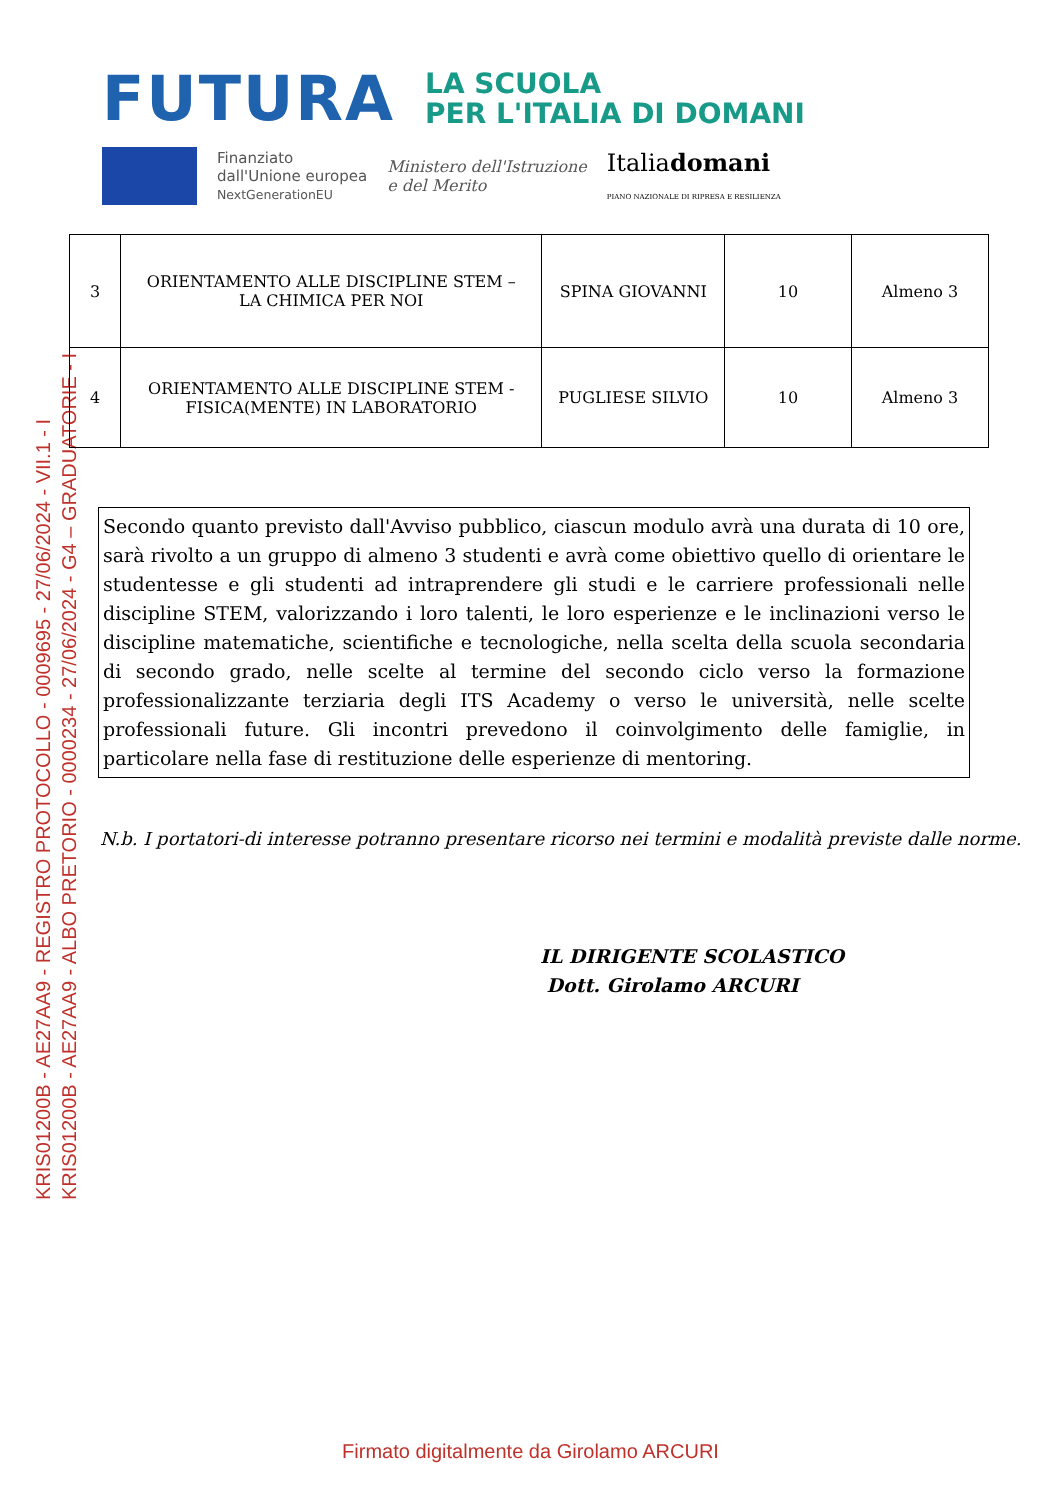FUTURA
LA SCUOLA
PER L'ITALIA DI DOMANI
Finanziato
dall'Unione europea
NextGenerationEU
Ministero dell'Istruzione
e del Merito
Italiadomani
PIANO NAZIONALE DI RIPRESA E RESILIENZA
KRIS01200B - AE27AA9 - REGISTRO PROTOCOLLO - 0009695 - 27/06/2024 - VII.1 - I
KRIS01200B - AE27AA9 - ALBO PRETORIO - 0000234 - 27/06/2024 - G4 – GRADUATORIE - I
| 3 | ORIENTAMENTO ALLE DISCIPLINE STEM – LA CHIMICA PER NOI | SPINA GIOVANNI | 10 | Almeno 3 |
| 4 | ORIENTAMENTO ALLE DISCIPLINE STEM - FISICA(MENTE) IN LABORATORIO | PUGLIESE SILVIO | 10 | Almeno 3 |
Secondo quanto previsto dall'Avviso pubblico, ciascun modulo avrà una durata di 10 ore, sarà rivolto a un gruppo di almeno 3 studenti e avrà come obiettivo quello di orientare le studentesse e gli studenti ad intraprendere gli studi e le carriere professionali nelle discipline STEM, valorizzando i loro talenti, le loro esperienze e le inclinazioni verso le discipline matematiche, scientifiche e tecnologiche, nella scelta della scuola secondaria di secondo grado, nelle scelte al termine del secondo ciclo verso la formazione professionalizzante terziaria degli ITS Academy o verso le università, nelle scelte professionali future. Gli incontri prevedono il coinvolgimento delle famiglie, in particolare nella fase di restituzione delle esperienze di mentoring.
N.b. I portatori-di interesse potranno presentare ricorso nei termini e modalità previste dalle norme.
IL DIRIGENTE SCOLASTICO
Dott. Girolamo ARCURI
Firmato digitalmente da Girolamo ARCURI